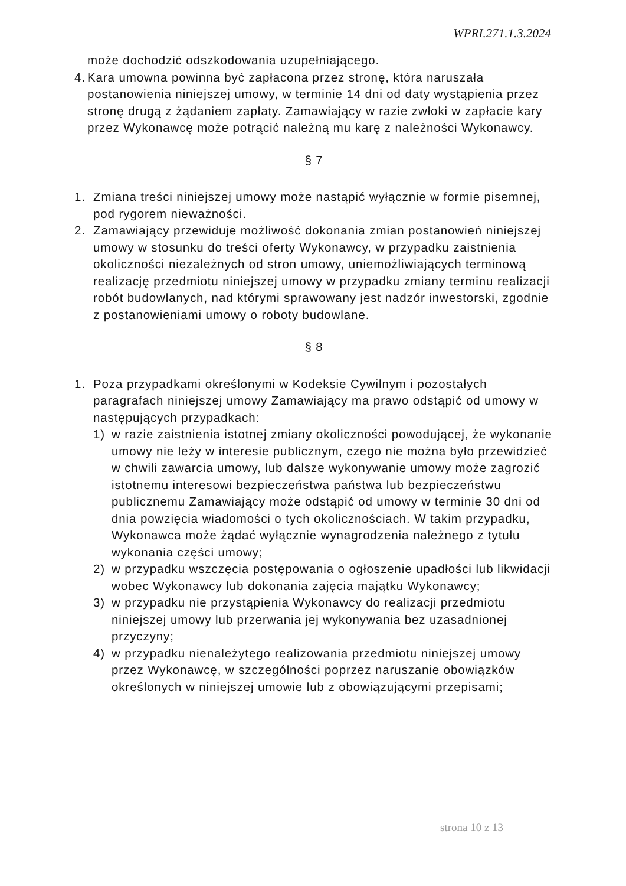WPRI.271.1.3.2024
może dochodzić odszkodowania uzupełniającego.
4. Kara umowna powinna być zapłacona przez stronę, która naruszała postanowienia niniejszej umowy, w terminie 14 dni od daty wystąpienia przez stronę drugą z żądaniem zapłaty. Zamawiający w razie zwłoki w zapłacie kary przez Wykonawcę może potrącić należną mu karę z należności Wykonawcy.
§ 7
1. Zmiana treści niniejszej umowy może nastąpić wyłącznie w formie pisemnej, pod rygorem nieważności.
2. Zamawiający przewiduje możliwość dokonania zmian postanowień niniejszej umowy w stosunku do treści oferty Wykonawcy, w przypadku zaistnienia okoliczności niezależnych od stron umowy, uniemożliwiających terminową realizację przedmiotu niniejszej umowy w przypadku zmiany terminu realizacji robót budowlanych, nad którymi sprawowany jest nadzór inwestorski, zgodnie z postanowieniami umowy o roboty budowlane.
§ 8
1. Poza przypadkami określonymi w Kodeksie Cywilnym i pozostałych paragrafach niniejszej umowy Zamawiający ma prawo odstąpić od umowy w następujących przypadkach:
1) w razie zaistnienia istotnej zmiany okoliczności powodującej, że wykonanie umowy nie leży w interesie publicznym, czego nie można było przewidzieć w chwili zawarcia umowy, lub dalsze wykonywanie umowy może zagrozić istotnemu interesowi bezpieczeństwa państwa lub bezpieczeństwu publicznemu Zamawiający może odstąpić od umowy w terminie 30 dni od dnia powzięcia wiadomości o tych okolicznościach. W takim przypadku, Wykonawca może żądać wyłącznie wynagrodzenia należnego z tytułu wykonania części umowy;
2) w przypadku wszczęcia postępowania o ogłoszenie upadłości lub likwidacji wobec Wykonawcy lub dokonania zajęcia majątku Wykonawcy;
3) w przypadku nie przystąpienia Wykonawcy do realizacji przedmiotu niniejszej umowy lub przerwania jej wykonywania bez uzasadnionej przyczyny;
4) w przypadku nienależytego realizowania przedmiotu niniejszej umowy przez Wykonawcę, w szczególności poprzez naruszanie obowiązków określonych w niniejszej umowie lub z obowiązującymi przepisami;
strona 10 z 13